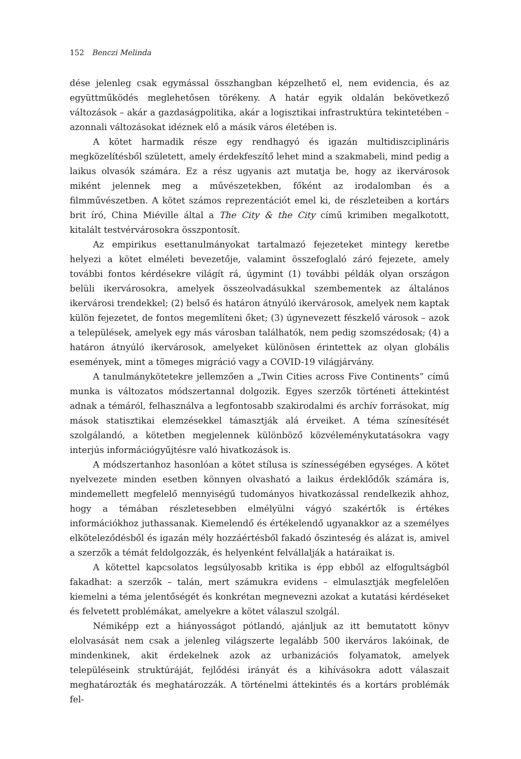152 Benczi Melinda
dése jelenleg csak egymással összhangban képzelhető el, nem evidencia, és az együttműködés meglehetősen törékeny. A határ egyik oldalán bekövetkező változások – akár a gazdaságpolitika, akár a logisztikai infrastruktúra tekintetében – azonnali változásokat idéznek elő a másik város életében is.
A kötet harmadik része egy rendhagyó és igazán multidiszciplináris megközelítésből született, amely érdekfeszítő lehet mind a szakmabeli, mind pedig a laikus olvasók számára. Ez a rész ugyanis azt mutatja be, hogy az ikervárosok miként jelennek meg a művészetekben, főként az irodalomban és a filmművészetben. A kötet számos reprezentációt emel ki, de részleteiben a kortárs brit író, China Miéville által a The City & the City című krimiben megalkotott, kitalált testvérvárosokra összpontosít.
Az empirikus esettanulmányokat tartalmazó fejezeteket mintegy keretbe helyezi a kötet elméleti bevezetője, valamint összefoglaló záró fejezete, amely további fontos kérdésekre világít rá, úgymint (1) további példák olyan országon belüli ikervárosokra, amelyek összeolvadásukkal szembementek az általános ikervárosi trendekkel; (2) belső és határon átnyúló ikervárosok, amelyek nem kaptak külön fejezetet, de fontos megemlíteni őket; (3) úgynevezett fészkelő városok – azok a települések, amelyek egy más városban találhatók, nem pedig szomszédosak; (4) a határon átnyúló ikervárosok, amelyeket különösen érintettek az olyan globális események, mint a tömeges migráció vagy a COVID-19 világjárvány.
A tanulmánykötetekre jellemzően a „Twin Cities across Five Continents” című munka is változatos módszertannal dolgozik. Egyes szerzők történeti áttekintést adnak a témáról, felhasználva a legfontosabb szakirodalmi és archív forrásokat, míg mások statisztikai elemzésekkel támasztják alá érveiket. A téma színesítését szolgálandó, a kötetben megjelennek különböző közvéleménykutatásokra vagy interjús információgyűjtésre való hivatkozások is.
A módszertanhoz hasonlóan a kötet stílusa is színességében egységes. A kötet nyelvezete minden esetben könnyen olvasható a laikus érdeklődők számára is, mindemellett megfelelő mennyiségű tudományos hivatkozással rendelkezik ahhoz, hogy a témában részletesebben elmélyülni vágyó szakértők is értékes információkhoz juthassanak. Kiemelendő és értékelendő ugyanakkor az a személyes elköteleződésből és igazán mély hozzáértésből fakadó őszinteség és alázat is, amivel a szerzők a témát feldolgozzák, és helyenként felvállalják a határaikat is.
A kötettel kapcsolatos legsúlyosabb kritika is épp ebből az elfogultságból fakadhat: a szerzők – talán, mert számukra evidens – elmulasztják megfelelően kiemelni a téma jelentőségét és konkrétan megnevezni azokat a kutatási kérdéseket és felvetett problémákat, amelyekre a kötet válaszul szolgál.
Némiképp ezt a hiányosságot pótlandó, ajánljuk az itt bemutatott könyv elolvasását nem csak a jelenleg világszerte legalább 500 ikerváros lakóinak, de mindenkinek, akit érdekelnek azok az urbanizációs folyamatok, amelyek településeink struktúráját, fejlődési irányát és a kihívásokra adott válaszait meghatározták és meghatározzák. A történelmi áttekintés és a kortárs problémák fel-